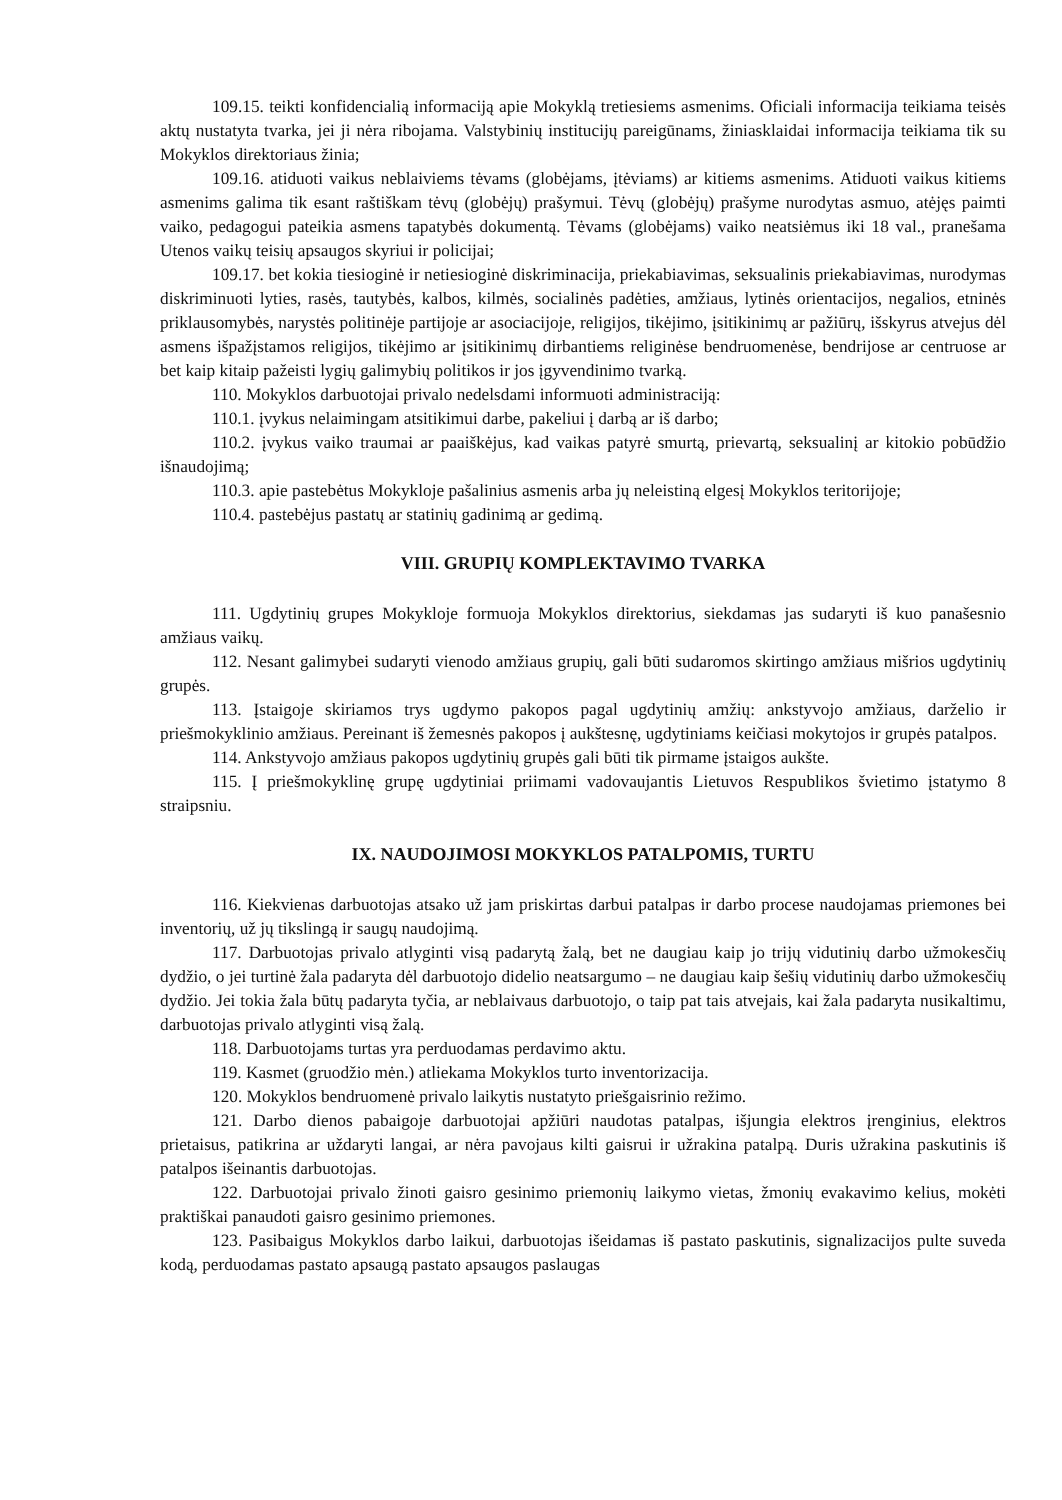109.15. teikti konfidencialią informaciją apie Mokyklą tretiesiems asmenims. Oficiali informacija teikiama teisės aktų nustatyta tvarka, jei ji nėra ribojama. Valstybinių institucijų pareigūnams, žiniasklaidai informacija teikiama tik su Mokyklos direktoriaus žinia;
109.16. atiduoti vaikus neblaiviems tėvams (globėjams, įtėviams) ar kitiems asmenims. Atiduoti vaikus kitiems asmenims galima tik esant raštiškam tėvų (globėjų) prašymui. Tėvų (globėjų) prašyme nurodytas asmuo, atėjęs paimti vaiko, pedagogui pateikia asmens tapatybės dokumentą. Tėvams (globėjams) vaiko neatsiėmus iki 18 val., pranešama Utenos vaikų teisių apsaugos skyriui ir policijai;
109.17. bet kokia tiesioginė ir netiesioginė diskriminacija, priekabiavimas, seksualinis priekabiavimas, nurodymas diskriminuoti lyties, rasės, tautybės, kalbos, kilmės, socialinės padėties, amžiaus, lytinės orientacijos, negalios, etninės priklausomybės, narystės politinėje partijoje ar asociacijoje, religijos, tikėjimo, įsitikinimų ar pažiūrų, išskyrus atvejus dėl asmens išpažįstamos religijos, tikėjimo ar įsitikinimų dirbantiems religinėse bendruomenėse, bendrijose ar centruose ar bet kaip kitaip pažeisti lygių galimybių politikos ir jos įgyvendinimo tvarką.
110. Mokyklos darbuotojai privalo nedelsdami informuoti administraciją:
110.1. įvykus nelaimingam atsitikimui darbe, pakeliui į darbą ar iš darbo;
110.2. įvykus vaiko traumai ar paaiškėjus, kad vaikas patyrė smurtą, prievartą, seksualinį ar kitokio pobūdžio išnaudojimą;
110.3. apie pastebėtus Mokykloje pašalinius asmenis arba jų neleistiną elgesį Mokyklos teritorijoje;
110.4. pastebėjus pastatų ar statinių gadinimą ar gedimą.
VIII. GRUPIŲ KOMPLEKTAVIMO TVARKA
111. Ugdytinių grupes Mokykloje formuoja Mokyklos direktorius, siekdamas jas sudaryti iš kuo panašesnio amžiaus vaikų.
112. Nesant galimybei sudaryti vienodo amžiaus grupių, gali būti sudaromos skirtingo amžiaus mišrios ugdytinių grupės.
113. Įstaigoje skiriamos trys ugdymo pakopos pagal ugdytinių amžių: ankstyvojo amžiaus, darželio ir priešmokyklinio amžiaus. Pereinant iš žemesnės pakopos į aukštesnę, ugdytiniams keičiasi mokytojos ir grupės patalpos.
114. Ankstyvojo amžiaus pakopos ugdytinių grupės gali būti tik pirmame įstaigos aukšte.
115. Į priešmokyklinę grupę ugdytiniai priimami vadovaujantis Lietuvos Respublikos švietimo įstatymo 8 straipsniu.
IX. NAUDOJIMOSI MOKYKLOS PATALPOMIS, TURTU
116. Kiekvienas darbuotojas atsako už jam priskirtas darbui patalpas ir darbo procese naudojamas priemones bei inventorių, už jų tikslingą ir saugų naudojimą.
117. Darbuotojas privalo atlyginti visą padarytą žalą, bet ne daugiau kaip jo trijų vidutinių darbo užmokesčių dydžio, o jei turtinė žala padaryta dėl darbuotojo didelio neatsargumo – ne daugiau kaip šešių vidutinių darbo užmokesčių dydžio. Jei tokia žala būtų padaryta tyčia, ar neblaivaus darbuotojo, o taip pat tais atvejais, kai žala padaryta nusikaltimu, darbuotojas privalo atlyginti visą žalą.
118. Darbuotojams turtas yra perduodamas perdavimo aktu.
119. Kasmet (gruodžio mėn.) atliekama Mokyklos turto inventorizacija.
120. Mokyklos bendruomenė privalo laikytis nustatyto priešgaisrinio režimo.
121. Darbo dienos pabaigoje darbuotojai apžiūri naudotas patalpas, išjungia elektros įrenginius, elektros prietaisus, patikrina ar uždaryti langai, ar nėra pavojaus kilti gaisrui ir užrakina patalpą. Duris užrakina paskutinis iš patalpos išeinantis darbuotojas.
122. Darbuotojai privalo žinoti gaisro gesinimo priemonių laikymo vietas, žmonių evakavimo kelius, mokėti praktiškai panaudoti gaisro gesinimo priemones.
123. Pasibaigus Mokyklos darbo laikui, darbuotojas išeidamas iš pastato paskutinis, signalizacijos pulte suveda kodą, perduodamas pastato apsaugą pastato apsaugos paslaugas